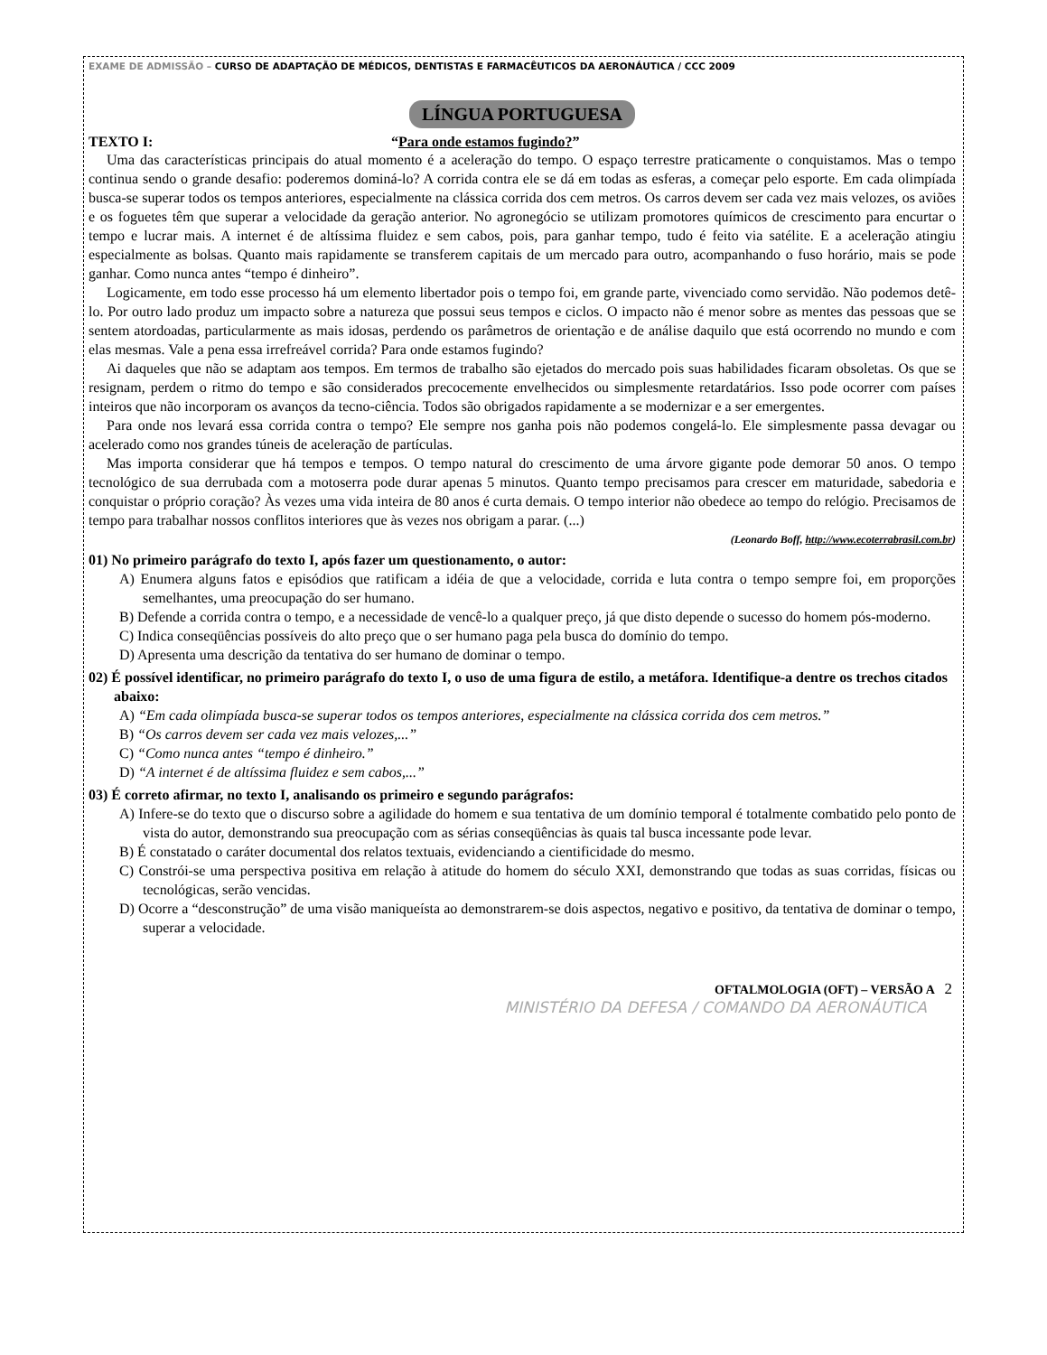EXAME DE ADMISSÃO – CURSO DE ADAPTAÇÃO DE MÉDICOS, DENTISTAS E FARMACÊUTICOS DA AERONÁUTICA / CCC 2009
LÍNGUA PORTUGUESA
TEXTO I: “Para onde estamos fugindo?”
Uma das características principais do atual momento é a aceleração do tempo. O espaço terrestre praticamente o conquistamos. Mas o tempo continua sendo o grande desafio: poderemos dominá-lo? A corrida contra ele se dá em todas as esferas, a começar pelo esporte. Em cada olimpíada busca-se superar todos os tempos anteriores, especialmente na clássica corrida dos cem metros. Os carros devem ser cada vez mais velozes, os aviões e os foguetes têm que superar a velocidade da geração anterior. No agronegócio se utilizam promotores químicos de crescimento para encurtar o tempo e lucrar mais. A internet é de altíssima fluidez e sem cabos, pois, para ganhar tempo, tudo é feito via satélite. E a aceleração atingiu especialmente as bolsas. Quanto mais rapidamente se transferem capitais de um mercado para outro, acompanhando o fuso horário, mais se pode ganhar. Como nunca antes “tempo é dinheiro”.
Logicamente, em todo esse processo há um elemento libertador pois o tempo foi, em grande parte, vivenciado como servidão. Não podemos detê-lo. Por outro lado produz um impacto sobre a natureza que possui seus tempos e ciclos. O impacto não é menor sobre as mentes das pessoas que se sentem atordoadas, particularmente as mais idosas, perdendo os parâmetros de orientação e de análise daquilo que está ocorrendo no mundo e com elas mesmas. Vale a pena essa irrefreável corrida? Para onde estamos fugindo?
Ai daqueles que não se adaptam aos tempos. Em termos de trabalho são ejetados do mercado pois suas habilidades ficaram obsoletas. Os que se resignam, perdem o ritmo do tempo e são considerados precocemente envelhecidos ou simplesmente retardatários. Isso pode ocorrer com países inteiros que não incorporam os avanços da tecno-ciência. Todos são obrigados rapidamente a se modernizar e a ser emergentes.
Para onde nos levará essa corrida contra o tempo? Ele sempre nos ganha pois não podemos congelá-lo. Ele simplesmente passa devagar ou acelerado como nos grandes túneis de aceleração de partículas.
Mas importa considerar que há tempos e tempos. O tempo natural do crescimento de uma árvore gigante pode demorar 50 anos. O tempo tecnológico de sua derrubada com a motoserra pode durar apenas 5 minutos. Quanto tempo precisamos para crescer em maturidade, sabedoria e conquistar o próprio coração? Às vezes uma vida inteira de 80 anos é curta demais. O tempo interior não obedece ao tempo do relógio. Precisamos de tempo para trabalhar nossos conflitos interiores que às vezes nos obrigam a parar. (...)
(Leonardo Boff, http://www.ecoterrabrasil.com.br)
01) No primeiro parágrafo do texto I, após fazer um questionamento, o autor:
A) Enumera alguns fatos e episódios que ratificam a idéia de que a velocidade, corrida e luta contra o tempo sempre foi, em proporções semelhantes, uma preocupação do ser humano.
B) Defende a corrida contra o tempo, e a necessidade de vencê-lo a qualquer preço, já que disto depende o sucesso do homem pós-moderno.
C) Indica conseqüências possíveis do alto preço que o ser humano paga pela busca do domínio do tempo.
D) Apresenta uma descrição da tentativa do ser humano de dominar o tempo.
02) É possível identificar, no primeiro parágrafo do texto I, o uso de uma figura de estilo, a metáfora. Identifique-a dentre os trechos citados abaixo:
A) “Em cada olimpíada busca-se superar todos os tempos anteriores, especialmente na clássica corrida dos cem metros.”
B) “Os carros devem ser cada vez mais velozes,...”
C) “Como nunca antes “tempo é dinheiro.”
D) “A internet é de altíssima fluidez e sem cabos,...”
03) É correto afirmar, no texto I, analisando os primeiro e segundo parágrafos:
A) Infere-se do texto que o discurso sobre a agilidade do homem e sua tentativa de um domínio temporal é totalmente combatido pelo ponto de vista do autor, demonstrando sua preocupação com as sérias conseqüências às quais tal busca incessante pode levar.
B) É constatado o caráter documental dos relatos textuais, evidenciando a cientificidade do mesmo.
C) Constrói-se uma perspectiva positiva em relação à atitude do homem do século XXI, demonstrando que todas as suas corridas, físicas ou tecnológicas, serão vencidas.
D) Ocorre a “desconstrução” de uma visão maniqueísta ao demonstrarem-se dois aspectos, negativo e positivo, da tentativa de dominar o tempo, superar a velocidade.
OFTALMOLOGIA (OFT) – VERSÃO A 2
MINISTÉRIO DA DEFESA / COMANDO DA AERONÁUTICA